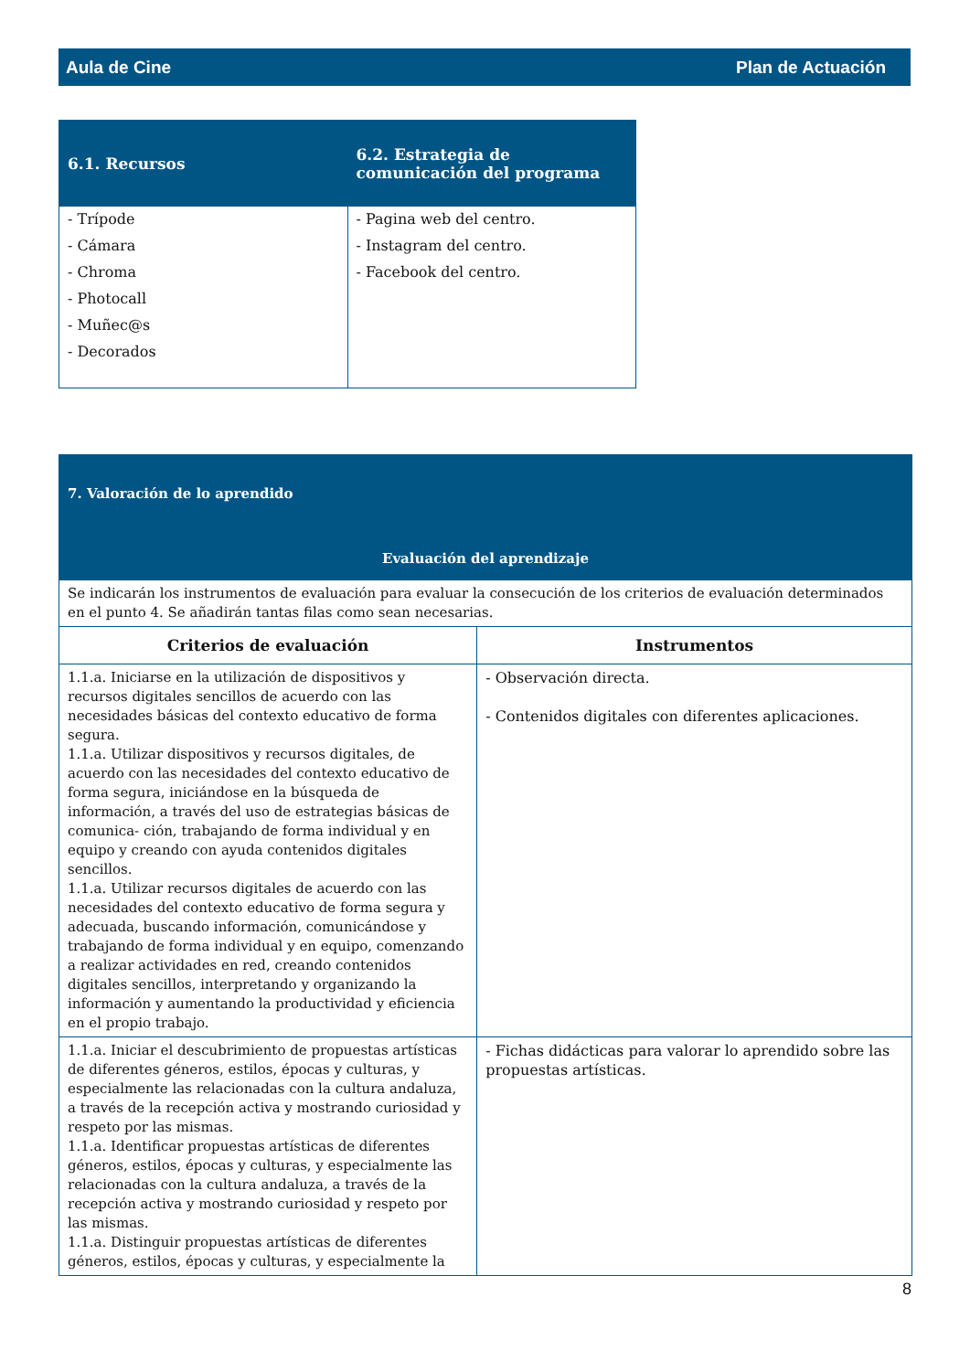Aula de Cine Plan de Actuación
| 6.1. Recursos | 6.2. Estrategia de comunicación del programa |
| --- | --- |
| - Trípode - Cámara - Chroma - Photocall - Muñec@s - Decorados | - Pagina web del centro. - Instagram del centro. - Facebook del centro. |
| 7. Valoración de lo aprendido Evaluación del aprendizaje | |
| Se indicarán los instrumentos de evaluación para evaluar la consecución de los criterios de evaluación determinados en el punto 4. Se añadirán tantas filas como sean necesarias. | |
| Criterios de evaluación | Instrumentos |
| 1.1.a. Iniciarse en la utilización de dispositivos y recursos digitales sencillos de acuerdo con las necesidades básicas del contexto educativo de forma segura. 1.1.a. Utilizar dispositivos y recursos digitales, de acuerdo con las necesidades del contexto educativo de forma segura, iniciándose en la búsqueda de información, a través del uso de estrategias básicas de comunica- ción, trabajando de forma individual y en equipo y creando con ayuda contenidos digitales sencillos. 1.1.a. Utilizar recursos digitales de acuerdo con las necesidades del contexto educativo de forma segura y adecuada, buscando información, comunicándose y trabajando de forma individual y en equipo, comenzando a realizar actividades en red, creando contenidos digitales sencillos, interpretando y organizando la información y aumentando la productividad y eficiencia en el propio trabajo. | - Observación directa. - Contenidos digitales con diferentes aplicaciones. |
| 1.1.a. Iniciar el descubrimiento de propuestas artísticas de diferentes géneros, estilos, épocas y culturas, y especialmente las relacionadas con la cultura andaluza, a través de la recepción activa y mostrando curiosidad y respeto por las mismas. 1.1.a. Identificar propuestas artísticas de diferentes géneros, estilos, épocas y culturas, y especialmente las relacionadas con la cultura andaluza, a través de la recepción activa y mostrando curiosidad y respeto por las mismas. 1.1.a. Distinguir propuestas artísticas de diferentes géneros, estilos, épocas y culturas, y especialmente la | - Fichas didácticas para valorar lo aprendido sobre las propuestas artísticas. |
8